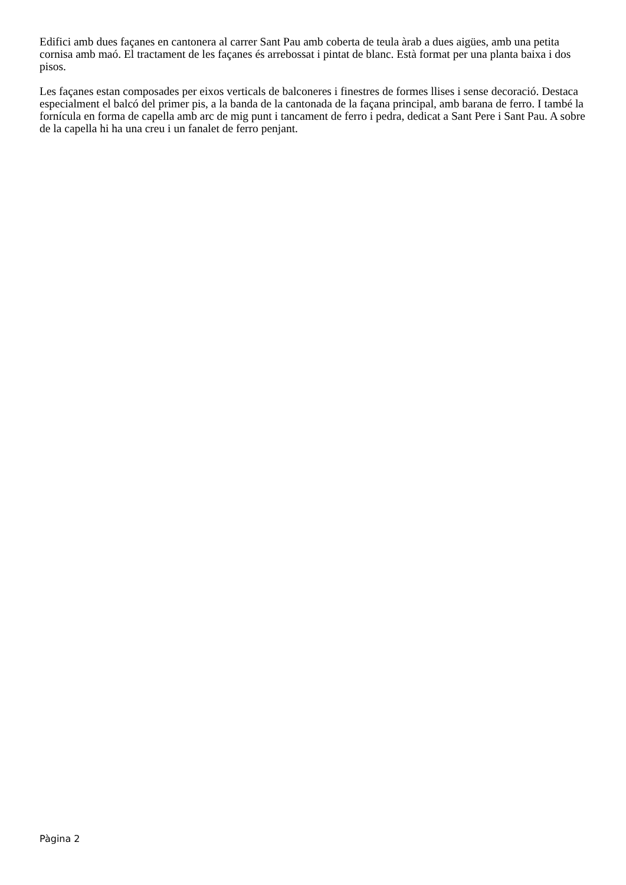Edifici amb dues façanes en cantonera al carrer Sant Pau amb coberta de teula àrab a dues aigües, amb una petita cornisa amb maó. El tractament de les façanes és arrebossat i pintat de blanc. Està format per una planta baixa i dos pisos.
Les façanes estan composades per eixos verticals de balconeres i finestres de formes llises i sense decoració. Destaca especialment el balcó del primer pis, a la banda de la cantonada de la façana principal, amb barana de ferro. I també la fornícula en forma de capella amb arc de mig punt i tancament de ferro i pedra, dedicat a Sant Pere i Sant Pau. A sobre de la capella hi ha una creu i un fanalet de ferro penjant.
Pàgina 2